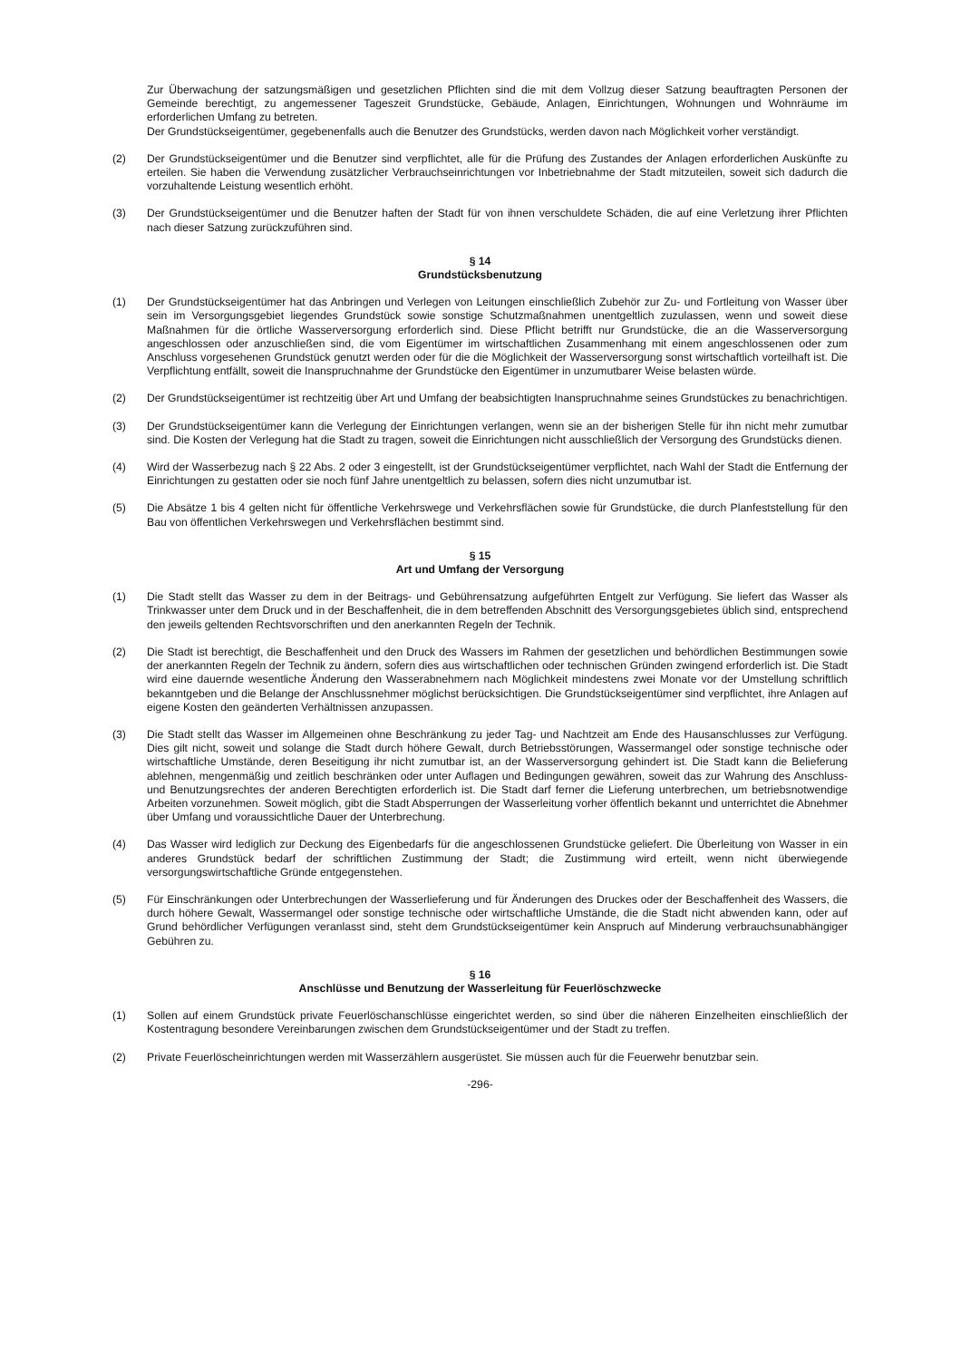Zur Überwachung der satzungsmäßigen und gesetzlichen Pflichten sind die mit dem Vollzug dieser Satzung beauftragten Personen der Gemeinde berechtigt, zu angemessener Tageszeit Grundstücke, Gebäude, Anlagen, Einrichtungen, Wohnungen und Wohnräume im erforderlichen Umfang zu betreten.
Der Grundstückseigentümer, gegebenenfalls auch die Benutzer des Grundstücks, werden davon nach Möglichkeit vorher verständigt.
(2) Der Grundstückseigentümer und die Benutzer sind verpflichtet, alle für die Prüfung des Zustandes der Anlagen erforderlichen Auskünfte zu erteilen. Sie haben die Verwendung zusätzlicher Verbrauchseinrichtungen vor Inbetriebnahme der Stadt mitzuteilen, soweit sich dadurch die vorzuhaltende Leistung wesentlich erhöht.
(3) Der Grundstückseigentümer und die Benutzer haften der Stadt für von ihnen verschuldete Schäden, die auf eine Verletzung ihrer Pflichten nach dieser Satzung zurückzuführen sind.
§ 14
Grundstücksbenutzung
(1) Der Grundstückseigentümer hat das Anbringen und Verlegen von Leitungen einschließlich Zubehör zur Zu- und Fortleitung von Wasser über sein im Versorgungsgebiet liegendes Grundstück sowie sonstige Schutzmaßnahmen unentgeltlich zuzulassen, wenn und soweit diese Maßnahmen für die örtliche Wasserversorgung erforderlich sind. Diese Pflicht betrifft nur Grundstücke, die an die Wasserversorgung angeschlossen oder anzuschließen sind, die vom Eigentümer im wirtschaftlichen Zusammenhang mit einem angeschlossenen oder zum Anschluss vorgesehenen Grundstück genutzt werden oder für die die Möglichkeit der Wasserversorgung sonst wirtschaftlich vorteilhaft ist. Die Verpflichtung entfällt, soweit die Inanspruchnahme der Grundstücke den Eigentümer in unzumutbarer Weise belasten würde.
(2) Der Grundstückseigentümer ist rechtzeitig über Art und Umfang der beabsichtigten Inanspruchnahme seines Grundstückes zu benachrichtigen.
(3) Der Grundstückseigentümer kann die Verlegung der Einrichtungen verlangen, wenn sie an der bisherigen Stelle für ihn nicht mehr zumutbar sind. Die Kosten der Verlegung hat die Stadt zu tragen, soweit die Einrichtungen nicht ausschließlich der Versorgung des Grundstücks dienen.
(4) Wird der Wasserbezug nach § 22 Abs. 2 oder 3 eingestellt, ist der Grundstückseigentümer verpflichtet, nach Wahl der Stadt die Entfernung der Einrichtungen zu gestatten oder sie noch fünf Jahre unentgeltlich zu belassen, sofern dies nicht unzumutbar ist.
(5) Die Absätze 1 bis 4 gelten nicht für öffentliche Verkehrswege und Verkehrsflächen sowie für Grundstücke, die durch Planfeststellung für den Bau von öffentlichen Verkehrswegen und Verkehrsflächen bestimmt sind.
§ 15
Art und Umfang der Versorgung
(1) Die Stadt stellt das Wasser zu dem in der Beitrags- und Gebührensatzung aufgeführten Entgelt zur Verfügung. Sie liefert das Wasser als Trinkwasser unter dem Druck und in der Beschaffenheit, die in dem betreffenden Abschnitt des Versorgungsgebietes üblich sind, entsprechend den jeweils geltenden Rechtsvorschriften und den anerkannten Regeln der Technik.
(2) Die Stadt ist berechtigt, die Beschaffenheit und den Druck des Wassers im Rahmen der gesetzlichen und behördlichen Bestimmungen sowie der anerkannten Regeln der Technik zu ändern, sofern dies aus wirtschaftlichen oder technischen Gründen zwingend erforderlich ist. Die Stadt wird eine dauernde wesentliche Änderung den Wasserabnehmern nach Möglichkeit mindestens zwei Monate vor der Umstellung schriftlich bekanntgeben und die Belange der Anschlussnehmer möglichst berücksichtigen. Die Grundstückseigentümer sind verpflichtet, ihre Anlagen auf eigene Kosten den geänderten Verhältnissen anzupassen.
(3) Die Stadt stellt das Wasser im Allgemeinen ohne Beschränkung zu jeder Tag- und Nachtzeit am Ende des Hausanschlusses zur Verfügung. Dies gilt nicht, soweit und solange die Stadt durch höhere Gewalt, durch Betriebsstörungen, Wassermangel oder sonstige technische oder wirtschaftliche Umstände, deren Beseitigung ihr nicht zumutbar ist, an der Wasserversorgung gehindert ist. Die Stadt kann die Belieferung ablehnen, mengenmäßig und zeitlich beschränken oder unter Auflagen und Bedingungen gewähren, soweit das zur Wahrung des Anschluss- und Benutzungsrechtes der anderen Berechtigten erforderlich ist. Die Stadt darf ferner die Lieferung unterbrechen, um betriebsnotwendige Arbeiten vorzunehmen. Soweit möglich, gibt die Stadt Absperrungen der Wasserleitung vorher öffentlich bekannt und unterrichtet die Abnehmer über Umfang und voraussichtliche Dauer der Unterbrechung.
(4) Das Wasser wird lediglich zur Deckung des Eigenbedarfs für die angeschlossenen Grundstücke geliefert. Die Überleitung von Wasser in ein anderes Grundstück bedarf der schriftlichen Zustimmung der Stadt; die Zustimmung wird erteilt, wenn nicht überwiegende versorgungswirtschaftliche Gründe entgegenstehen.
(5) Für Einschränkungen oder Unterbrechungen der Wasserlieferung und für Änderungen des Druckes oder der Beschaffenheit des Wassers, die durch höhere Gewalt, Wassermangel oder sonstige technische oder wirtschaftliche Umstände, die die Stadt nicht abwenden kann, oder auf Grund behördlicher Verfügungen veranlasst sind, steht dem Grundstückseigentümer kein Anspruch auf Minderung verbrauchsunabhängiger Gebühren zu.
§ 16
Anschlüsse und Benutzung der Wasserleitung für Feuerlöschzwecke
(1) Sollen auf einem Grundstück private Feuerlöschanschlüsse eingerichtet werden, so sind über die näheren Einzelheiten einschließlich der Kostentragung besondere Vereinbarungen zwischen dem Grundstückseigentümer und der Stadt zu treffen.
(2) Private Feuerlöscheinrichtungen werden mit Wasserzählern ausgerüstet. Sie müssen auch für die Feuerwehr benutzbar sein.
-296-